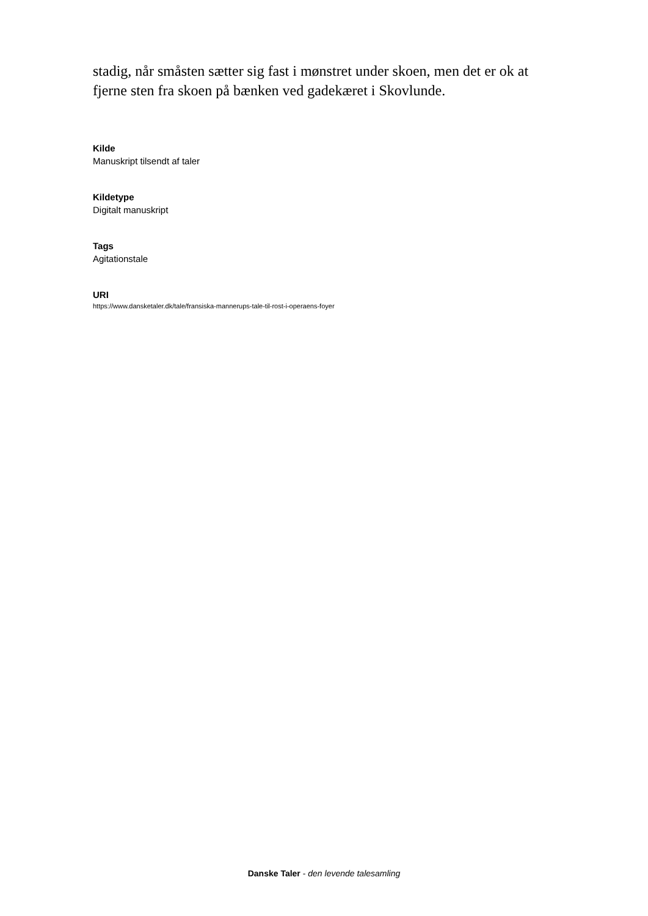stadig, når småsten sætter sig fast i mønstret under skoen, men det er ok at fjerne sten fra skoen på bænken ved gadekæret i Skovlunde.
Kilde
Manuskript tilsendt af taler
Kildetype
Digitalt manuskript
Tags
Agitationstale
URI
https://www.dansketaler.dk/tale/fransiska-mannerups-tale-til-rost-i-operaens-foyer
Danske Taler - den levende talesamling